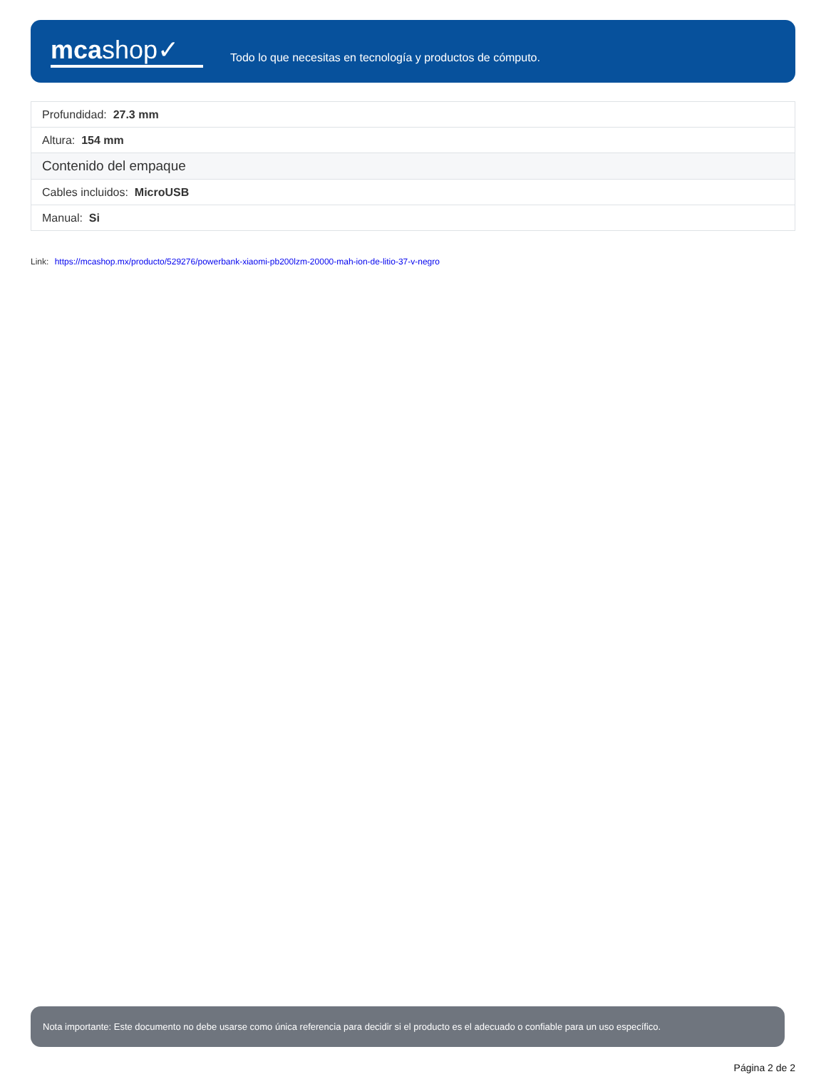mcashop✓
Todo lo que necesitas en tecnología y productos de cómputo.
| Profundidad: 27.3 mm |
| Altura: 154 mm |
| Contenido del empaque |
| Cables incluidos: MicroUSB |
| Manual: Si |
Link: https://mcashop.mx/producto/529276/powerbank-xiaomi-pb200lzm-20000-mah-ion-de-litio-37-v-negro
Nota importante: Este documento no debe usarse como única referencia para decidir si el producto es el adecuado o confiable para un uso específico.
Página 2 de 2